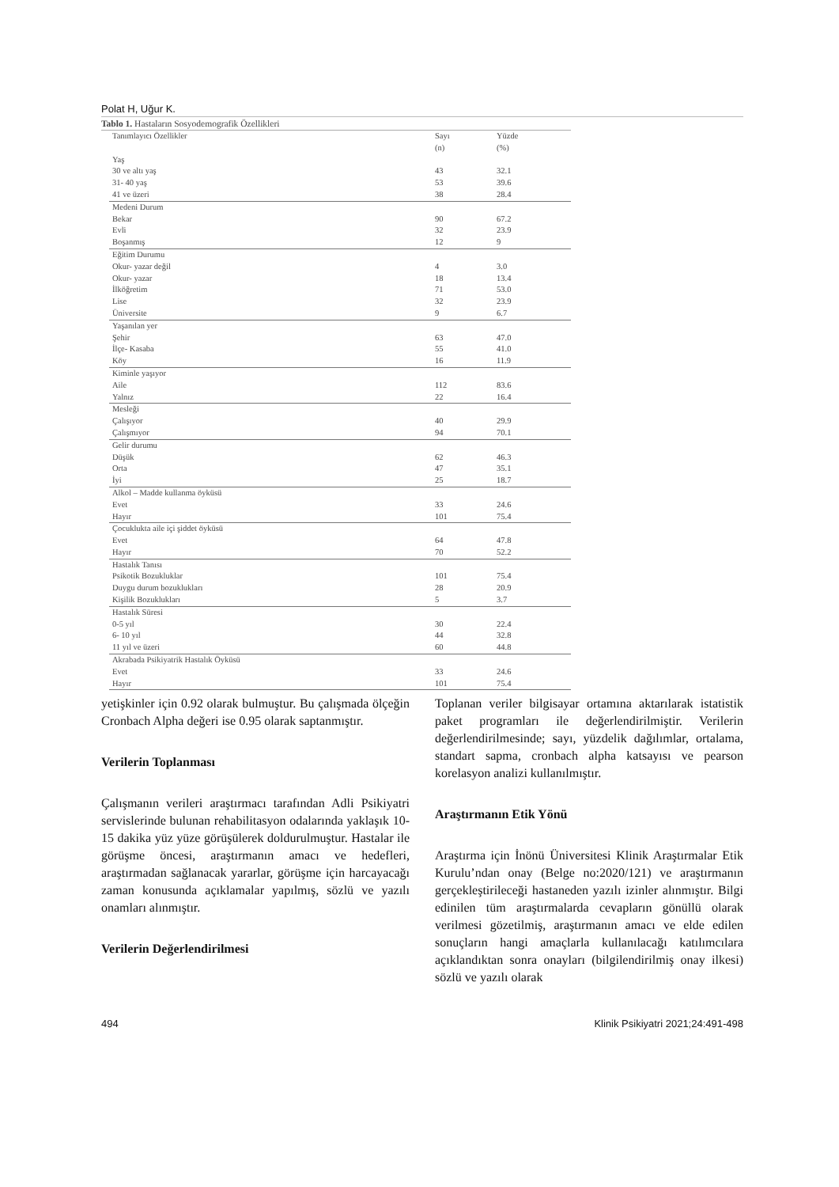Polat H, Uğur K.
Tablo 1. Hastaların Sosyodemografik Özellikleri
| Tanımlayıcı Özellikler | Sayı (n) | Yüzde (%) |
| --- | --- | --- |
| Yaş | | |
| 30 ve altı yaş | 43 | 32.1 |
| 31- 40 yaş | 53 | 39.6 |
| 41 ve üzeri | 38 | 28.4 |
| Medeni Durum | | |
| Bekar | 90 | 67.2 |
| Evli | 32 | 23.9 |
| Boşanmış | 12 | 9 |
| Eğitim Durumu | | |
| Okur- yazar değil | 4 | 3.0 |
| Okur- yazar | 18 | 13.4 |
| İlköğretim | 71 | 53.0 |
| Lise | 32 | 23.9 |
| Üniversite | 9 | 6.7 |
| Yaşanılan yer | | |
| Şehir | 63 | 47.0 |
| İlçe- Kasaba | 55 | 41.0 |
| Köy | 16 | 11.9 |
| Kiminle yaşıyor | | |
| Aile | 112 | 83.6 |
| Yalnız | 22 | 16.4 |
| Mesleği | | |
| Çalışıyor | 40 | 29.9 |
| Çalışmıyor | 94 | 70.1 |
| Gelir durumu | | |
| Düşük | 62 | 46.3 |
| Orta | 47 | 35.1 |
| İyi | 25 | 18.7 |
| Alkol – Madde kullanma öyküsü | | |
| Evet | 33 | 24.6 |
| Hayır | 101 | 75.4 |
| Çocuklukta aile içi şiddet öyküsü | | |
| Evet | 64 | 47.8 |
| Hayır | 70 | 52.2 |
| Hastalık Tanısı | | |
| Psikotik Bozukluklar | 101 | 75.4 |
| Duygu durum bozuklukları | 28 | 20.9 |
| Kişilik Bozuklukları | 5 | 3.7 |
| Hastalık Süresi | | |
| 0-5 yıl | 30 | 22.4 |
| 6- 10 yıl | 44 | 32.8 |
| 11 yıl ve üzeri | 60 | 44.8 |
| Akrabada Psikiyatrik Hastalık Öyküsü | | |
| Evet | 33 | 24.6 |
| Hayır | 101 | 75.4 |
yetişkinler için 0.92 olarak bulmuştur. Bu çalışmada ölçeğin Cronbach Alpha değeri ise 0.95 olarak saptanmıştır.
Verilerin Toplanması
Çalışmanın verileri araştırmacı tarafından Adli Psikiyatri servislerinde bulunan rehabilitasyon odalarında yaklaşık 10-15 dakika yüz yüze görüşülerek doldurulmuştur. Hastalar ile görüşme öncesi, araştırmanın amacı ve hedefleri, araştırmadan sağlanacak yararlar, görüşme için harcayacağı zaman konusunda açıklamalar yapılmış, sözlü ve yazılı onamları alınmıştır.
Verilerin Değerlendirilmesi
Toplanan veriler bilgisayar ortamına aktarılarak istatistik paket programları ile değerlendirilmiştir. Verilerin değerlendirilmesinde; sayı, yüzdelik dağılımlar, ortalama, standart sapma, cronbach alpha katsayısı ve pearson korelasyon analizi kullanılmıştır.
Araştırmanın Etik Yönü
Araştırma için İnönü Üniversitesi Klinik Araştırmalar Etik Kurulu’ndan onay (Belge no:2020/121) ve araştırmanın gerçekleştirileceği hastaneden yazılı izinler alınmıştır. Bilgi edinilen tüm araştırmalarda cevapların gönüllü olarak verilmesi gözetilmiş, araştırmanın amacı ve elde edilen sonuçların hangi amaçlarla kullanılacağı katılımcılara açıklandıktan sonra onayları (bilgilendirilmiş onay ilkesi) sözlü ve yazılı olarak
494 Klinik Psikiyatri 2021;24:491-498